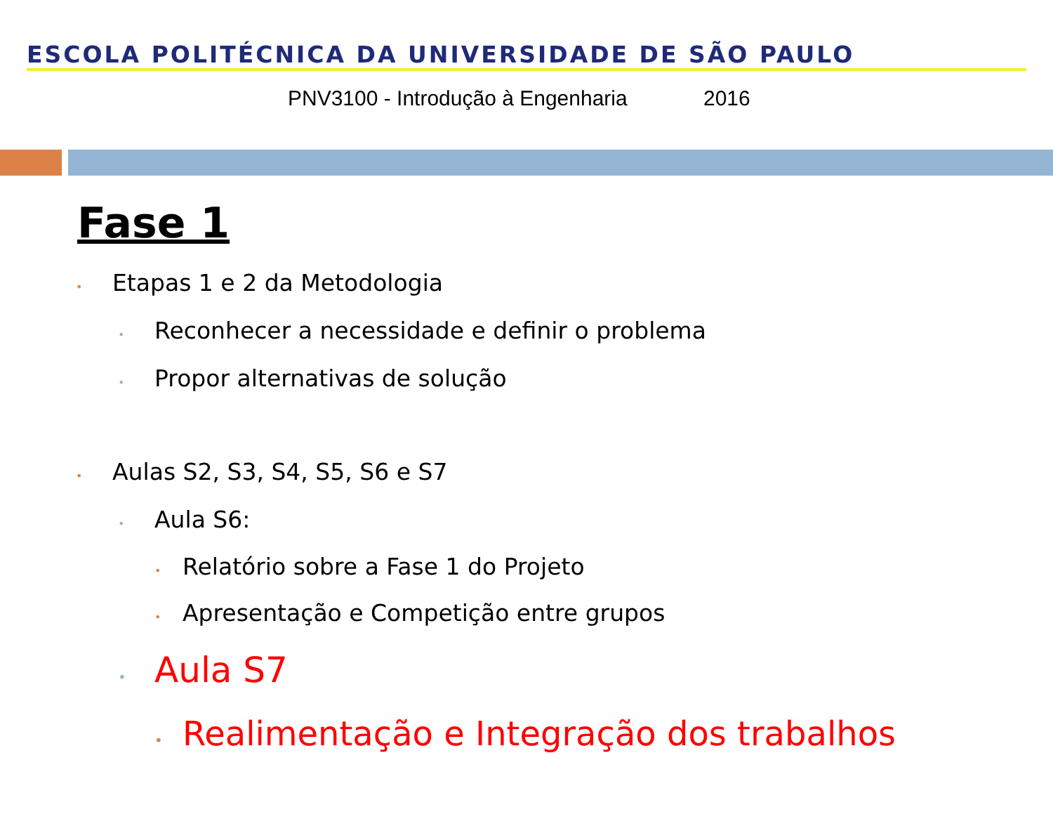ESCOLA POLITÉCNICA DA UNIVERSIDADE DE SÃO PAULO
PNV3100 - Introdução à Engenharia 2016
Fase 1
• Etapas 1 e 2 da Metodologia
• Reconhecer a necessidade e definir o problema
• Propor alternativas de solução
• Aulas S2, S3, S4, S5, S6 e S7
• Aula S6:
• Relatório sobre a Fase 1 do Projeto
• Apresentação e Competição entre grupos
• Aula S7
• Realimentação e Integração dos trabalhos